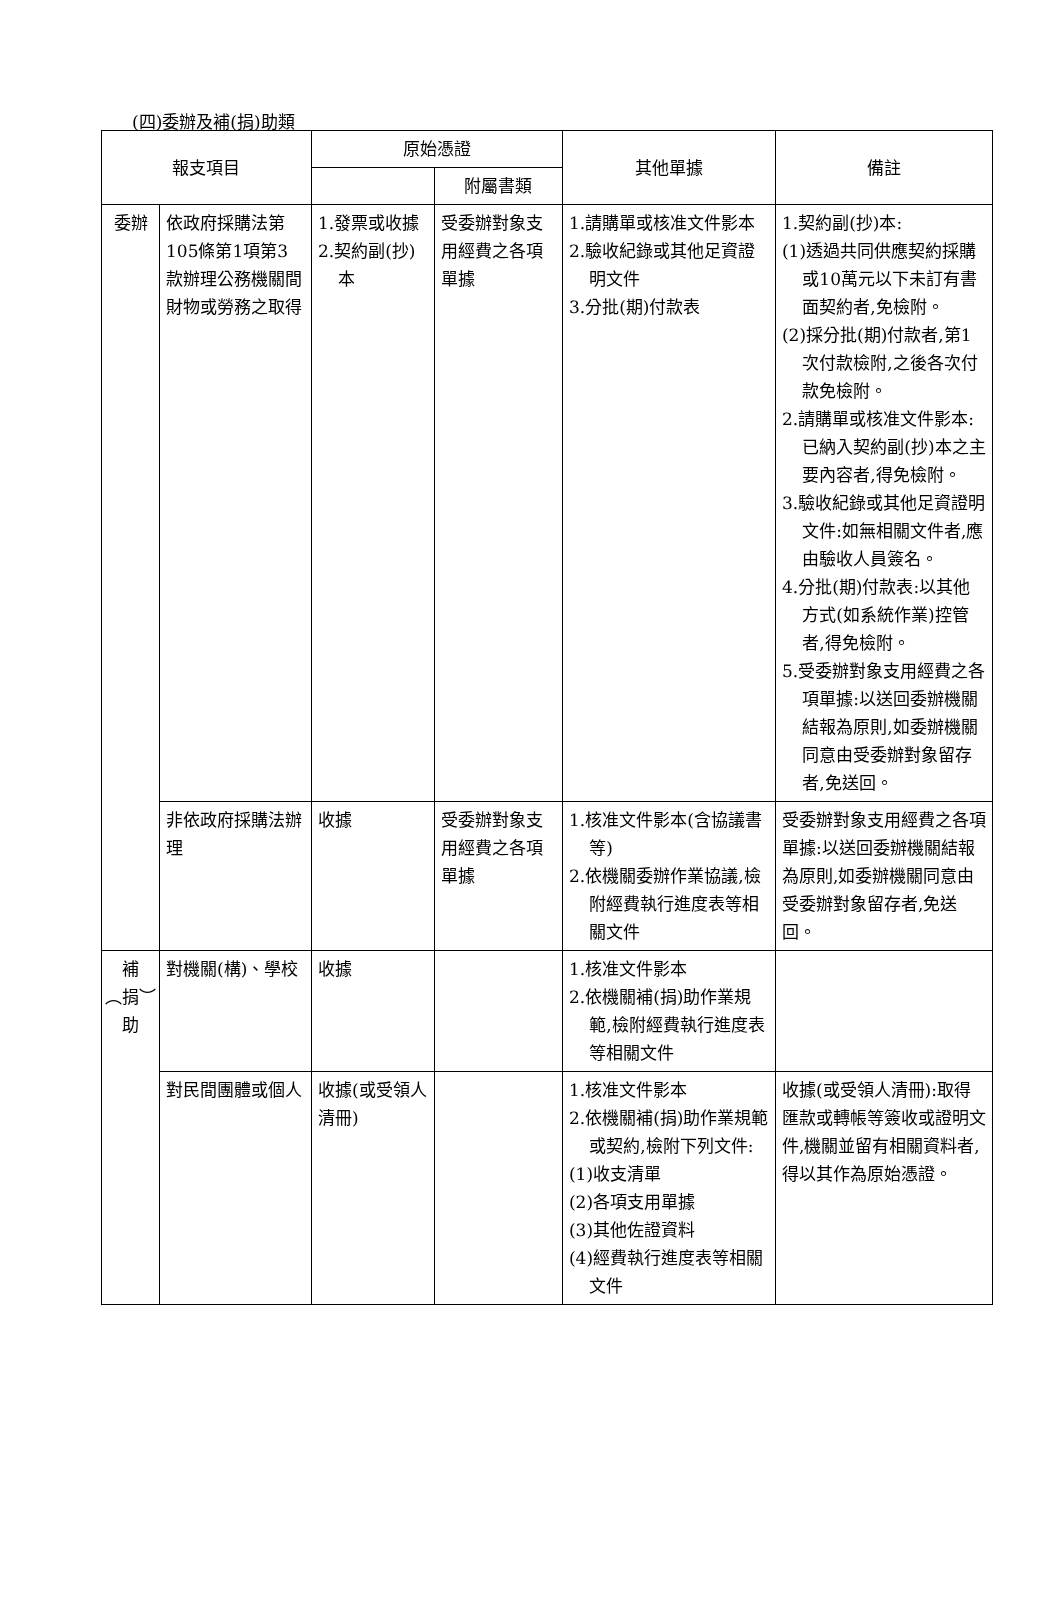(四)委辦及補(捐)助類
| 報支項目 | | 原始憑證 | | 其他單據 | 備註 |
| --- | --- | --- | --- | --- | --- |
| | | | 附屬書類 | | |
| 委辦 | 依政府採購法第105條第1項第3款辦理公務機關間財物或勞務之取得 | 1.發票或收據 2.契約副(抄)本 | 受委辦對象支用經費之各項單據 | 1.請購單或核准文件影本 2.驗收紀錄或其他足資證明文件 3.分批(期)付款表 | 1.契約副(抄)本: (1)透過共同供應契約採購或10萬元以下未訂有書面契約者,免檢附。 (2)採分批(期)付款者,第1次付款檢附,之後各次付款免檢附。 2.請購單或核准文件影本:已納入契約副(抄)本之主要內容者,得免檢附。 3.驗收紀錄或其他足資證明文件:如無相關文件者,應由驗收人員簽名。 4.分批(期)付款表:以其他方式(如系統作業)控管者,得免檢附。 5.受委辦對象支用經費之各項單據:以送回委辦機關結報為原則,如委辦機關同意由受委辦對象留存者,免送回。 |
| | 非依政府採購法辦理 | 收據 | 受委辦對象支用經費之各項單據 | 1.核准文件影本(含協議書等) 2.依機關委辦作業協議,檢附經費執行進度表等相關文件 | 受委辦對象支用經費之各項單據:以送回委辦機關結報為原則,如委辦機關同意由受委辦對象留存者,免送回。 |
| 補︵捐︶助 | 對機關(構)、學校 | 收據 | | 1.核准文件影本 2.依機關補(捐)助作業規範,檢附經費執行進度表等相關文件 | |
| | 對民間團體或個人 | 收據(或受領人清冊) | | 1.核准文件影本 2.依機關補(捐)助作業規範或契約,檢附下列文件: (1)收支清單 (2)各項支用單據 (3)其他佐證資料 (4)經費執行進度表等相關文件 | 收據(或受領人清冊):取得匯款或轉帳等簽收或證明文件,機關並留有相關資料者,得以其作為原始憑證。 |